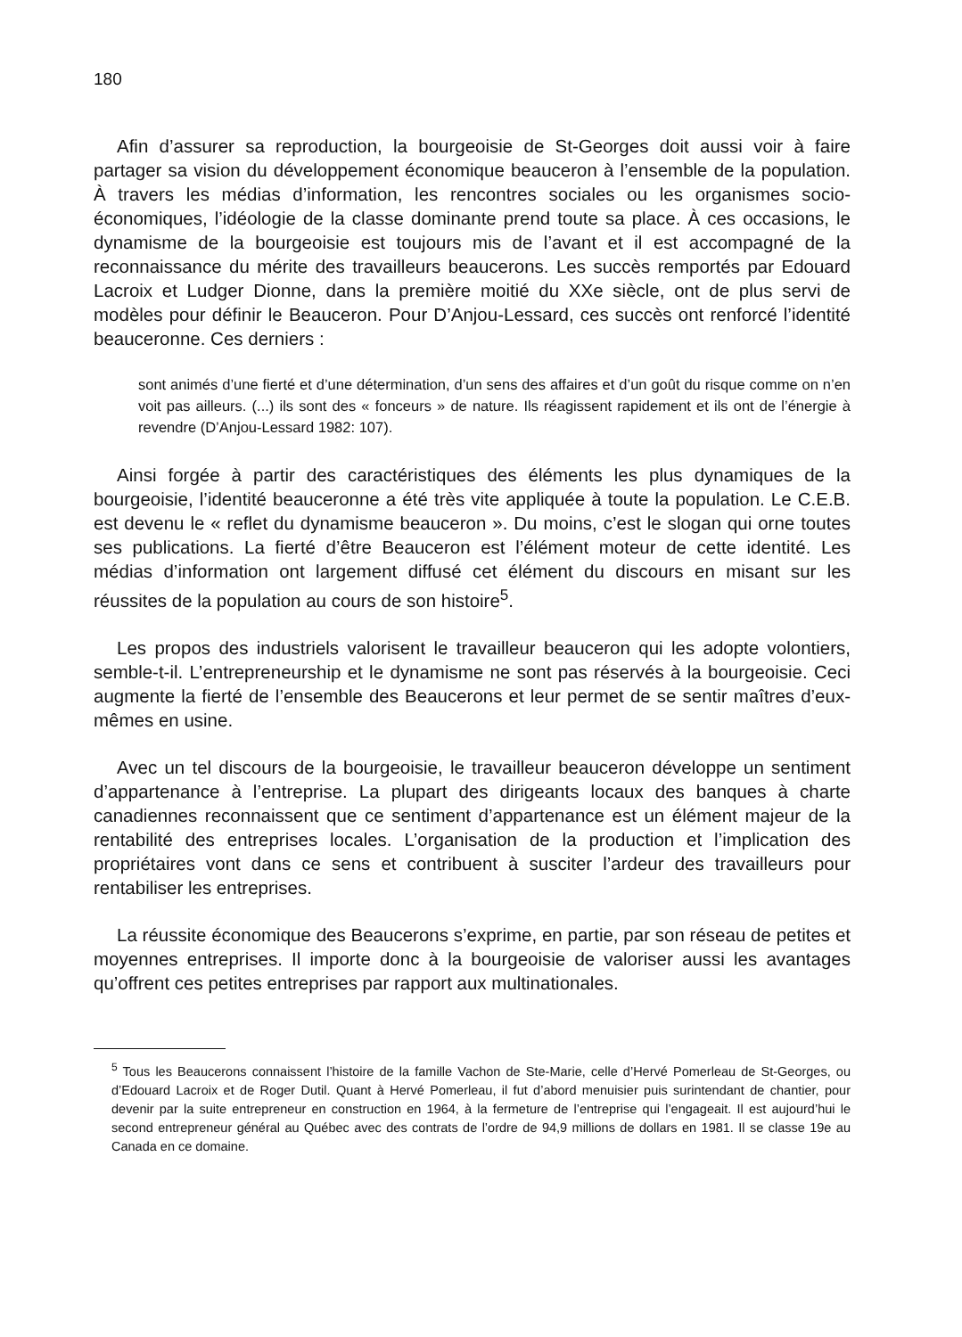180
Afin d’assurer sa reproduction, la bourgeoisie de St-Georges doit aussi voir à faire partager sa vision du développement économique beauceron à l’ensemble de la population. À travers les médias d’information, les rencontres sociales ou les organismes socio-économiques, l’idéologie de la classe dominante prend toute sa place. À ces occasions, le dynamisme de la bourgeoisie est toujours mis de l’avant et il est accompagné de la reconnaissance du mérite des travailleurs beaucerons. Les succès remportés par Edouard Lacroix et Ludger Dionne, dans la première moitié du XXe siècle, ont de plus servi de modèles pour définir le Beauceron. Pour D’Anjou-Lessard, ces succès ont renforcé l’identité beauceronne. Ces derniers :
sont animés d’une fierté et d’une détermination, d’un sens des affaires et d’un goût du risque comme on n’en voit pas ailleurs. (...) ils sont des « fonceurs » de nature. Ils réagissent rapidement et ils ont de l’énergie à revendre (D’Anjou-Lessard 1982: 107).
Ainsi forgée à partir des caractéristiques des éléments les plus dynamiques de la bourgeoisie, l’identité beauceronne a été très vite appliquée à toute la population. Le C.E.B. est devenu le « reflet du dynamisme beauceron ». Du moins, c’est le slogan qui orne toutes ses publications. La fierté d’être Beauceron est l’élément moteur de cette identité. Les médias d’information ont largement diffusé cet élément du discours en misant sur les réussites de la population au cours de son histoire<sup>5</sup>.
Les propos des industriels valorisent le travailleur beauceron qui les adopte volontiers, semble-t-il. L’entrepreneurship et le dynamisme ne sont pas réservés à la bourgeoisie. Ceci augmente la fierté de l’ensemble des Beaucerons et leur permet de se sentir maîtres d’eux-mêmes en usine.
Avec un tel discours de la bourgeoisie, le travailleur beauceron développe un sentiment d’appartenance à l’entreprise. La plupart des dirigeants locaux des banques à charte canadiennes reconnaissent que ce sentiment d’appartenance est un élément majeur de la rentabilité des entreprises locales. L’organisation de la production et l’implication des propriétaires vont dans ce sens et contribuent à susciter l’ardeur des travailleurs pour rentabiliser les entreprises.
La réussite économique des Beaucerons s’exprime, en partie, par son réseau de petites et moyennes entreprises. Il importe donc à la bourgeoisie de valoriser aussi les avantages qu’offrent ces petites entreprises par rapport aux multinationales.
<sup>5</sup> Tous les Beaucerons connaissent l’histoire de la famille Vachon de Ste-Marie, celle d’Hervé Pomerleau de St-Georges, ou d’Edouard Lacroix et de Roger Dutil. Quant à Hervé Pomerleau, il fut d’abord menuisier puis surintendant de chantier, pour devenir par la suite entrepreneur en construction en 1964, à la fermeture de l’entreprise qui l’engageait. Il est aujourd’hui le second entrepreneur général au Québec avec des contrats de l’ordre de 94,9 millions de dollars en 1981. Il se classe 19e au Canada en ce domaine.